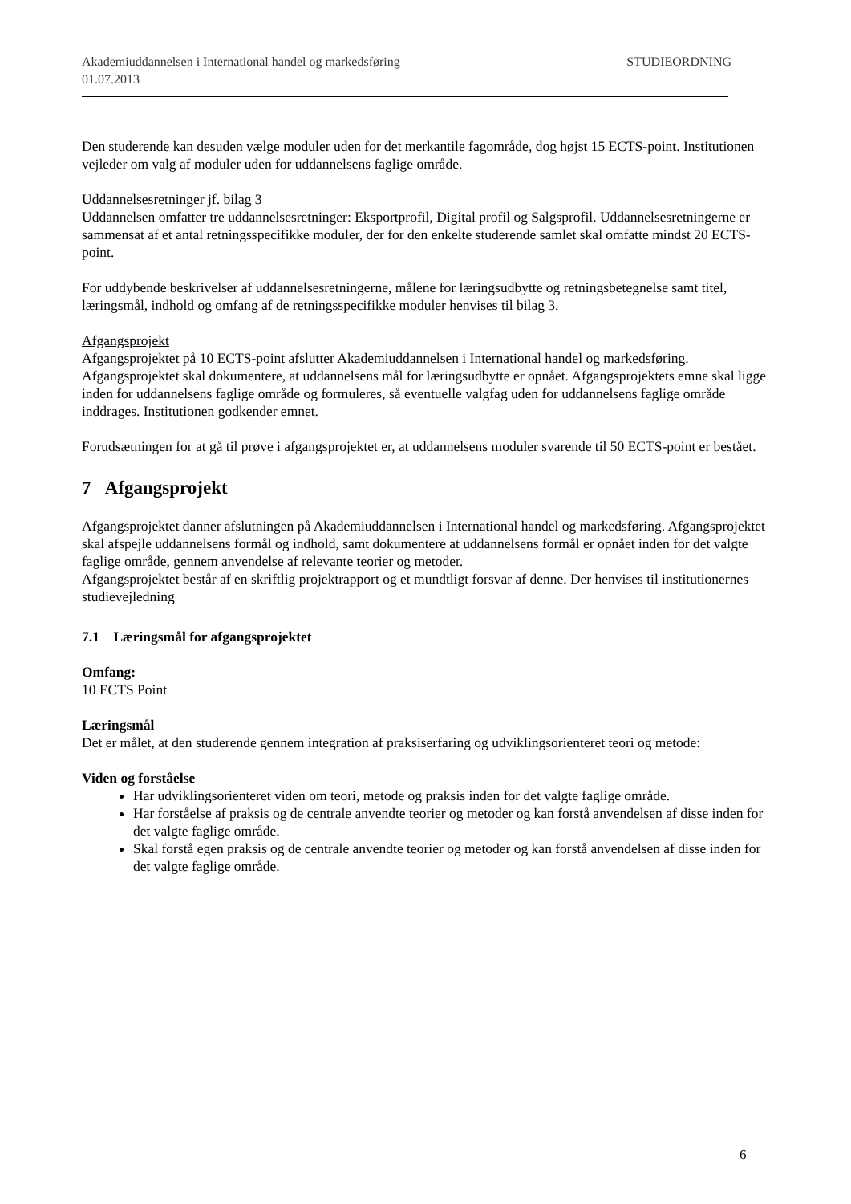Akademiuddannelsen i International handel og markedsføring
01.07.2013 STUDIEORDNING
Den studerende kan desuden vælge moduler uden for det merkantile fagområde, dog højst 15 ECTS-point. Institutionen vejleder om valg af moduler uden for uddannelsens faglige område.
Uddannelsesretninger jf. bilag 3
Uddannelsen omfatter tre uddannelsesretninger: Eksportprofil, Digital profil og Salgsprofil. Uddannelsesretningerne er sammensat af et antal retningsspecifikke moduler, der for den enkelte studerende samlet skal omfatte mindst 20 ECTS-point.
For uddybende beskrivelser af uddannelsesretningerne, målene for læringsudbytte og retningsbetegnelse samt titel, læringsmål, indhold og omfang af de retningsspecifikke moduler henvises til bilag 3.
Afgangsprojekt
Afgangsprojektet på 10 ECTS-point afslutter Akademiuddannelsen i International handel og markedsføring. Afgangsprojektet skal dokumentere, at uddannelsens mål for læringsudbytte er opnået. Afgangsprojektets emne skal ligge inden for uddannelsens faglige område og formuleres, så eventuelle valgfag uden for uddannelsens faglige område inddrages. Institutionen godkender emnet.
Forudsætningen for at gå til prøve i afgangsprojektet er, at uddannelsens moduler svarende til 50 ECTS-point er bestået.
7 Afgangsprojekt
Afgangsprojektet danner afslutningen på Akademiuddannelsen i International handel og markedsføring. Afgangsprojektet skal afspejle uddannelsens formål og indhold, samt dokumentere at uddannelsens formål er opnået inden for det valgte faglige område, gennem anvendelse af relevante teorier og metoder.
Afgangsprojektet består af en skriftlig projektrapport og et mundtligt forsvar af denne. Der henvises til institutionernes studievejledning
7.1 Læringsmål for afgangsprojektet
Omfang:
10 ECTS Point
Læringsmål
Det er målet, at den studerende gennem integration af praksiserfaring og udviklingsorienteret teori og metode:
Viden og forståelse
Har udviklingsorienteret viden om teori, metode og praksis inden for det valgte faglige område.
Har forståelse af praksis og de centrale anvendte teorier og metoder og kan forstå anvendelsen af disse inden for det valgte faglige område.
Skal forstå egen praksis og de centrale anvendte teorier og metoder og kan forstå anvendelsen af disse inden for det valgte faglige område.
6